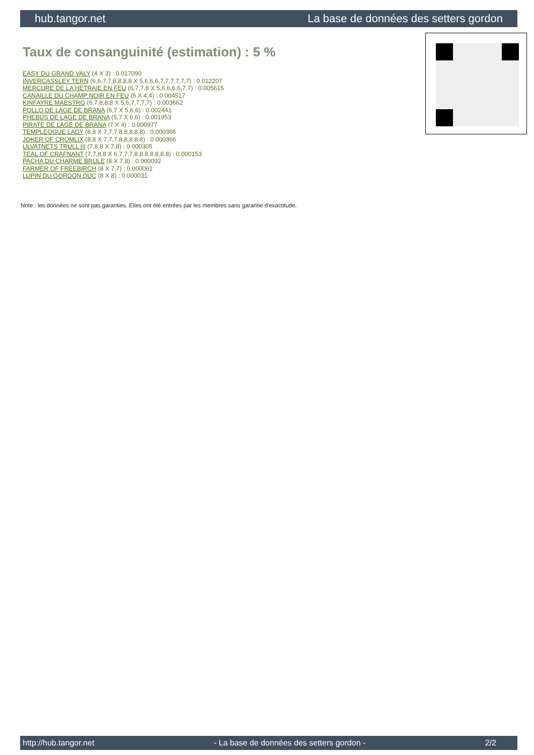hub.tangor.net La base de données des setters gordon
Taux de consanguinité (estimation) : 5 %
EASY DU GRAND VALY (4 X 3) : 0.017090
INVERCASSLEY TERN (6,6,7,7,8,8,8,8 X 5,6,6,6,7,7,7,7,7,7) : 0.012207
MERCURE DE LA HETRAIE EN FEU (6,7,7,8 X 5,6,6,6,6,7,7) : 0.005615
CANAILLE DU CHAMP NOIR EN FEU (5 X 4,4) : 0.004517
KINFAYRE MAESTRO (6,7,8,8,8 X 5,6,7,7,7,7) : 0.003662
POLLO DE LAGE DE BRANA (6,7 X 5,6,6) : 0.002441
PHEBUS DE LAGE DE BRANA (5,7 X 6,6) : 0.001953
PIRATE DE LAGE DE BRANA (7 X 4) : 0.000977
TEMPLEOGUE LADY (8,8 X 7,7,7,8,8,8,8,8) : 0.000366
JOKER OF CROMLIX (8,8 X 7,7,7,8,8,8,8,8) : 0.000366
ULVATNETS TRULL III (7,8,8 X 7,8) : 0.000305
TEAL OF CRAFNANT (7,7,8,8 X 6,7,7,7,8,8,8,8,8,8,8) : 0.000153
PACHA DU CHARME BRULE (8 X 7,8) : 0.000092
FARMER OF FREEBIRCH (8 X 7,7) : 0.000061
LUPIN DU GORDON DUC (8 X 8) : 0.000031
Note : les données ne sont pas garanties. Elles ont été entrées par les membres sans garantie d'exactitude.
http://hub.tangor.net - La base de données des setters gordon - 2/2